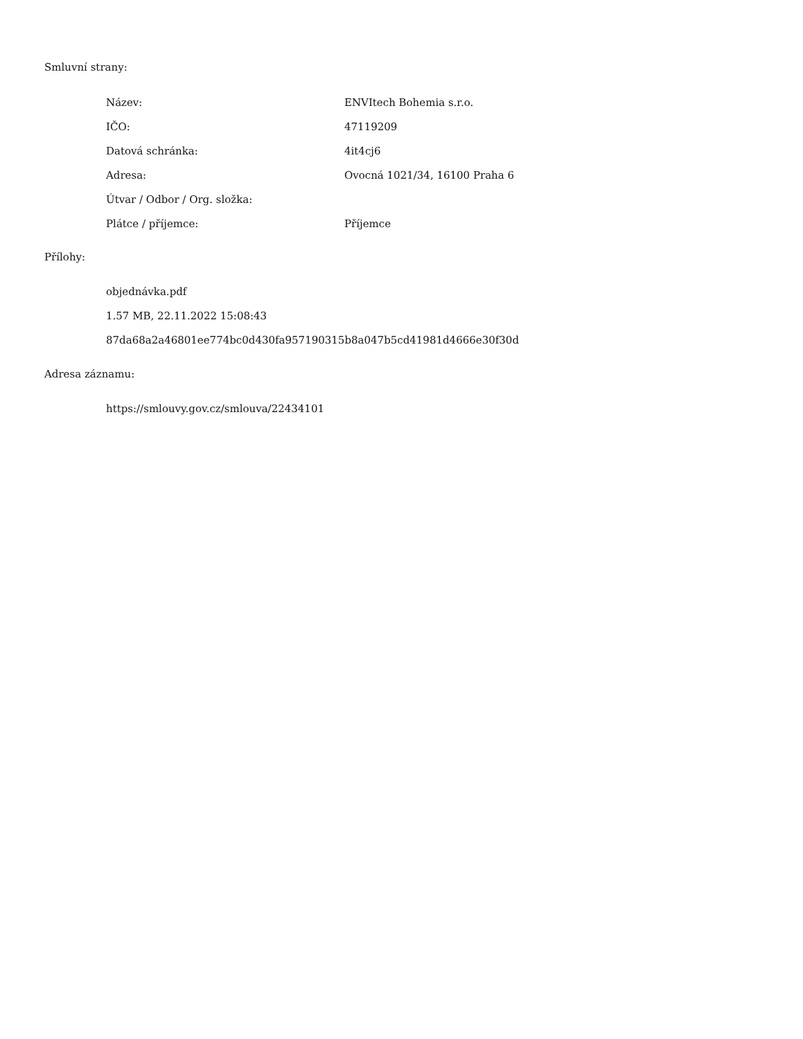Smluvní strany:
| Název: | ENVItech Bohemia s.r.o. |
| IČO: | 47119209 |
| Datová schránka: | 4it4cj6 |
| Adresa: | Ovocná 1021/34, 16100 Praha 6 |
| Útvar / Odbor / Org. složka: | |
| Plátce / příjemce: | Příjemce |
Přílohy:
objednávka.pdf
1.57 MB, 22.11.2022 15:08:43
87da68a2a46801ee774bc0d430fa957190315b8a047b5cd41981d4666e30f30d
Adresa záznamu:
https://smlouvy.gov.cz/smlouva/22434101